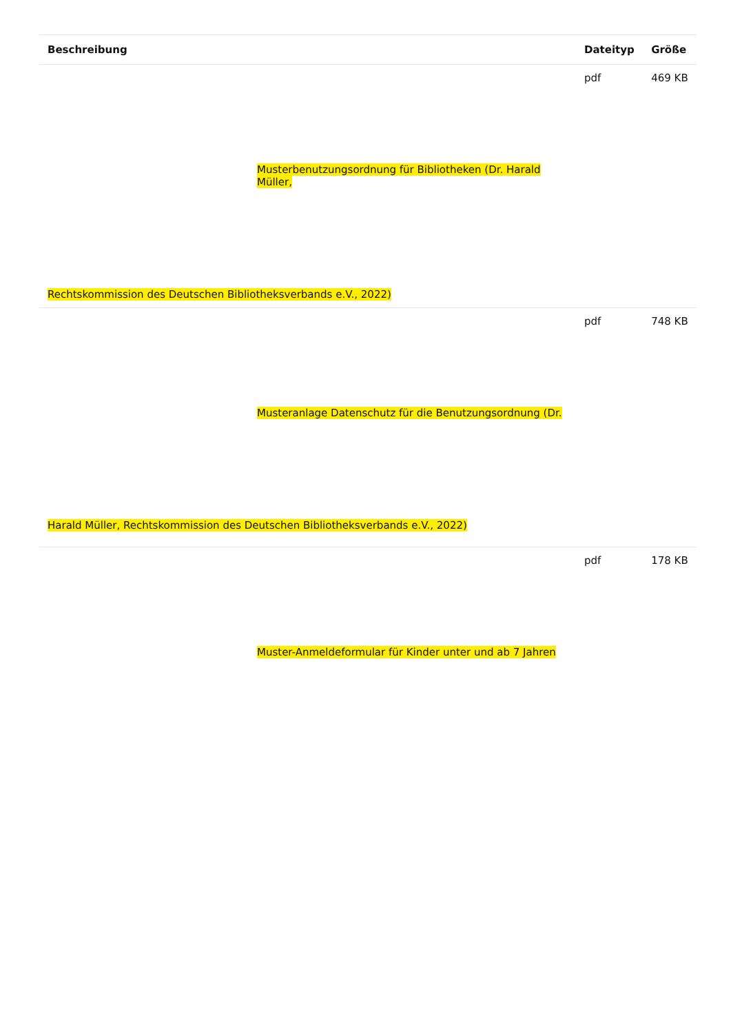| Beschreibung | Dateityp | Größe |
| --- | --- | --- |
| Musterbenutzungsordnung für Bibliotheken (Dr. Harald Müller, Rechtskommission des Deutschen Bibliotheksverbands e.V., 2022) | pdf | 469 KB |
| Musteranlage Datenschutz für die Benutzungsordnung (Dr. Harald Müller, Rechtskommission des Deutschen Bibliotheksverbands e.V., 2022) | pdf | 748 KB |
| Muster-Anmeldeformular für Kinder unter und ab 7 Jahren | pdf | 178 KB |